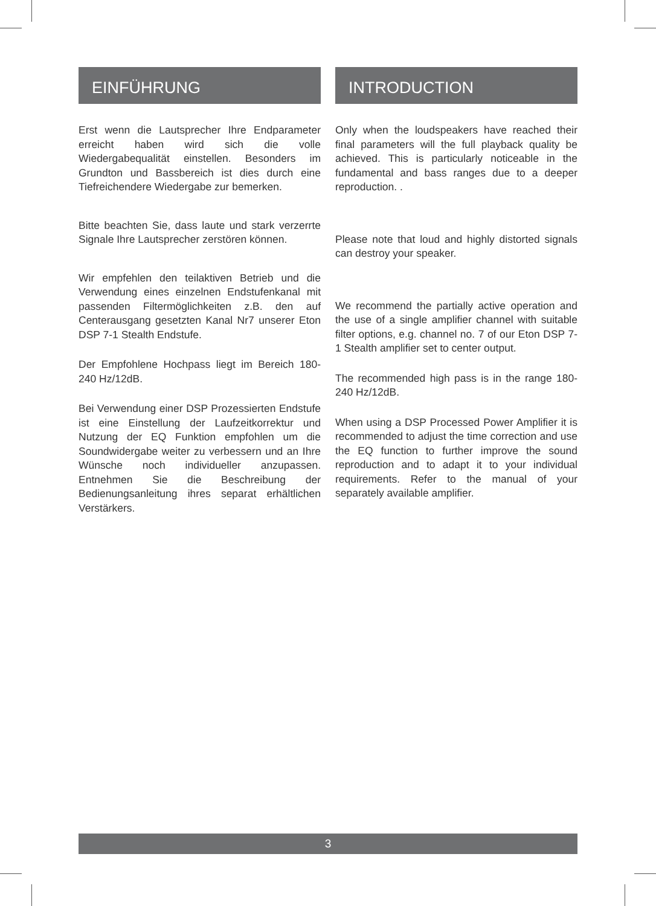EINFÜHRUNG
Erst wenn die Lautsprecher Ihre Endparameter erreicht haben wird sich die volle Wiedergabequalität einstellen. Besonders im Grundton und Bassbereich ist dies durch eine Tiefreichendere Wiedergabe zur bemerken.
Bitte beachten Sie, dass laute und stark verzerrte Signale Ihre Lautsprecher zerstören können.
Wir empfehlen den teilaktiven Betrieb und die Verwendung eines einzelnen Endstufenkanal mit passenden Filtermöglichkeiten z.B. den auf Centerausgang gesetzten Kanal Nr7 unserer Eton DSP 7-1 Stealth Endstufe.
Der Empfohlene Hochpass liegt im Bereich 180-240 Hz/12dB.
Bei Verwendung einer DSP Prozessierten Endstufe ist eine Einstellung der Laufzeitkorrektur und Nutzung der EQ Funktion empfohlen um die Soundwidergabe weiter zu verbessern und an Ihre Wünsche noch individueller anzupassen. Entnehmen Sie die Beschreibung der Bedienungsanleitung ihres separat erhältlichen Verstärkers.
INTRODUCTION
Only when the loudspeakers have reached their final parameters will the full playback quality be achieved. This is particularly noticeable in the fundamental and bass ranges due to a deeper reproduction. .
Please note that loud and highly distorted signals can destroy your speaker.
We recommend the partially active operation and the use of a single amplifier channel with suitable filter options, e.g. channel no. 7 of our Eton DSP 7-1 Stealth amplifier set to center output.
The recommended high pass is in the range 180-240 Hz/12dB.
When using a DSP Processed Power Amplifier it is recommended to adjust the time correction and use the EQ function to further improve the sound reproduction and to adapt it to your individual requirements. Refer to the manual of your separately available amplifier.
3